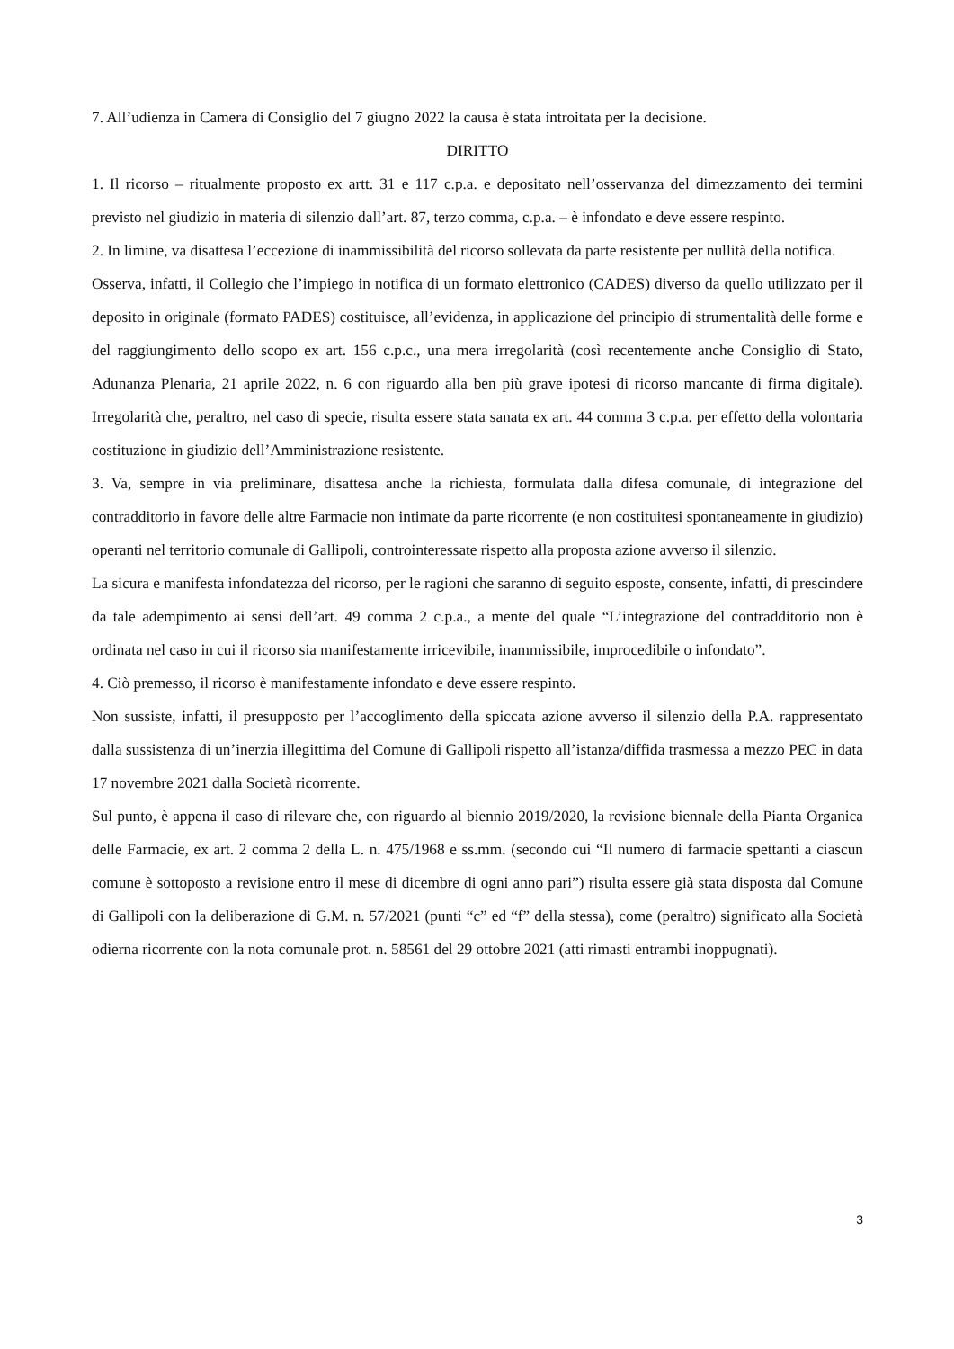7. All’udienza in Camera di Consiglio del 7 giugno 2022 la causa è stata introitata per la decisione.
DIRITTO
1. Il ricorso – ritualmente proposto ex artt. 31 e 117 c.p.a. e depositato nell’osservanza del dimezzamento dei termini previsto nel giudizio in materia di silenzio dall’art. 87, terzo comma, c.p.a. – è infondato e deve essere respinto.
2. In limine, va disattesa l’eccezione di inammissibilità del ricorso sollevata da parte resistente per nullità della notifica.
Osserva, infatti, il Collegio che l’impiego in notifica di un formato elettronico (CADES) diverso da quello utilizzato per il deposito in originale (formato PADES) costituisce, all’evidenza, in applicazione del principio di strumentalità delle forme e del raggiungimento dello scopo ex art. 156 c.p.c., una mera irregolarità (così recentemente anche Consiglio di Stato, Adunanza Plenaria, 21 aprile 2022, n. 6 con riguardo alla ben più grave ipotesi di ricorso mancante di firma digitale). Irregolarità che, peraltro, nel caso di specie, risulta essere stata sanata ex art. 44 comma 3 c.p.a. per effetto della volontaria costituzione in giudizio dell’Amministrazione resistente.
3. Va, sempre in via preliminare, disattesa anche la richiesta, formulata dalla difesa comunale, di integrazione del contradditorio in favore delle altre Farmacie non intimate da parte ricorrente (e non costituitesi spontaneamente in giudizio) operanti nel territorio comunale di Gallipoli, controinteressate rispetto alla proposta azione avverso il silenzio.
La sicura e manifesta infondatezza del ricorso, per le ragioni che saranno di seguito esposte, consente, infatti, di prescindere da tale adempimento ai sensi dell’art. 49 comma 2 c.p.a., a mente del quale “L’integrazione del contradditorio non è ordinata nel caso in cui il ricorso sia manifestamente irricevibile, inammissibile, improcedibile o infondato”.
4. Ciò premesso, il ricorso è manifestamente infondato e deve essere respinto.
Non sussiste, infatti, il presupposto per l’accoglimento della spiccata azione avverso il silenzio della P.A. rappresentato dalla sussistenza di un’inerzia illegittima del Comune di Gallipoli rispetto all’istanza/diffida trasmessa a mezzo PEC in data 17 novembre 2021 dalla Società ricorrente.
Sul punto, è appena il caso di rilevare che, con riguardo al biennio 2019/2020, la revisione biennale della Pianta Organica delle Farmacie, ex art. 2 comma 2 della L. n. 475/1968 e ss.mm. (secondo cui “Il numero di farmacie spettanti a ciascun comune è sottoposto a revisione entro il mese di dicembre di ogni anno pari”) risulta essere già stata disposta dal Comune di Gallipoli con la deliberazione di G.M. n. 57/2021 (punti “c” ed “f” della stessa), come (peraltro) significato alla Società odierna ricorrente con la nota comunale prot. n. 58561 del 29 ottobre 2021 (atti rimasti entrambi inoppugnati).
3